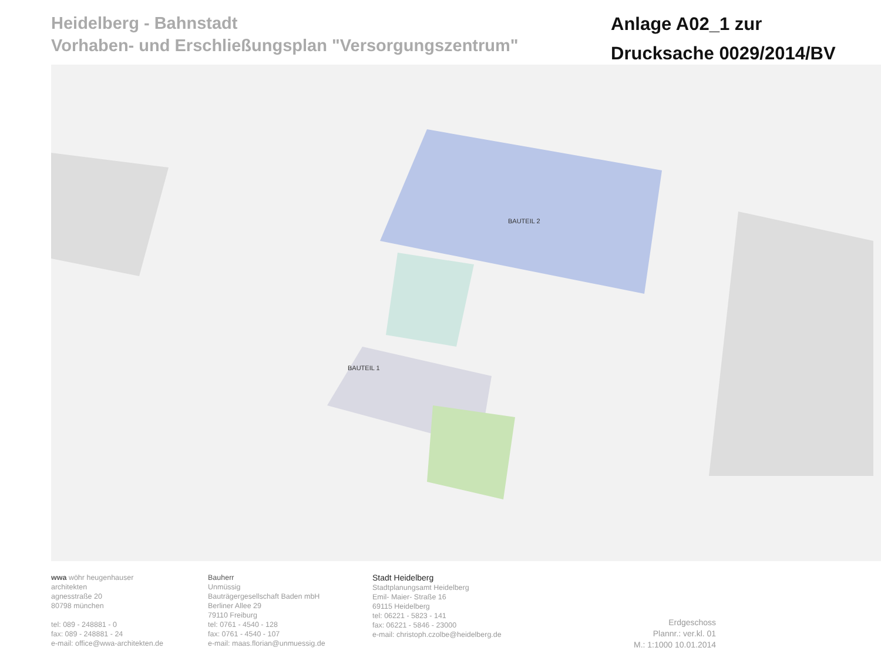Heidelberg - Bahnstadt
Vorhaben- und Erschließungsplan "Versorgungszentrum"
Anlage A02_1 zur
Drucksache 0029/2014/BV
BAUTEIL 2
BAUTEIL 1
wwa wöhr heugenhauser
architekten
agnesstraße 20
80798 münchen
tel: 089 - 248881 - 0
fax: 089 - 248881 - 24
e-mail: office@wwa-architekten.de
Bauherr
Unmüssig
Bauträgergesellschaft Baden mbH
Berliner Allee 29
79110 Freiburg
tel: 0761 - 4540 - 128
fax: 0761 - 4540 - 107
e-mail: maas.florian@unmuessig.de
Stadt Heidelberg
Stadtplanungsamt Heidelberg
Emil- Maier- Straße 16
69115 Heidelberg
tel: 06221 - 5823 - 141
fax: 06221 - 5846 - 23000
e-mail: christoph.czolbe@heidelberg.de
Erdgeschoss
Plannr.: ver.kl. 01
M.: 1:1000 10.01.2014